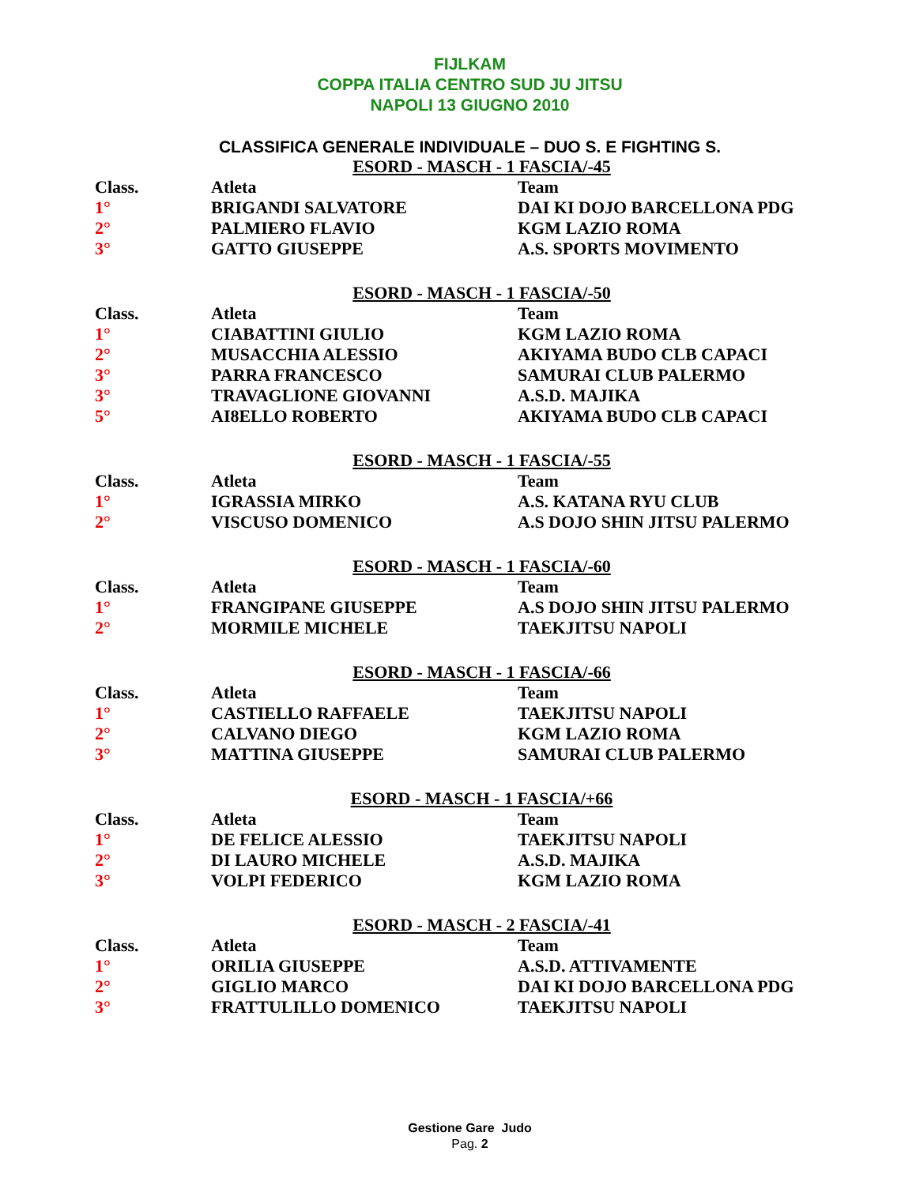FIJLKAM
COPPA ITALIA CENTRO SUD JU JITSU
NAPOLI 13 GIUGNO 2010
CLASSIFICA GENERALE INDIVIDUALE – DUO S. E FIGHTING S.
ESORD - MASCH - 1 FASCIA/-45
| Class. | Atleta | Team |
| 1° | BRIGANDI SALVATORE | DAI KI DOJO BARCELLONA PDG |
| 2° | PALMIERO FLAVIO | KGM LAZIO ROMA |
| 3° | GATTO GIUSEPPE | A.S. SPORTS MOVIMENTO |
ESORD - MASCH - 1 FASCIA/-50
| Class. | Atleta | Team |
| 1° | CIABATTINI GIULIO | KGM LAZIO ROMA |
| 2° | MUSACCHIA ALESSIO | AKIYAMA BUDO CLB CAPACI |
| 3° | PARRA FRANCESCO | SAMURAI CLUB PALERMO |
| 3° | TRAVAGLIONE GIOVANNI | A.S.D. MAJIKA |
| 5° | AI8ELLO ROBERTO | AKIYAMA BUDO CLB CAPACI |
ESORD - MASCH - 1 FASCIA/-55
| Class. | Atleta | Team |
| 1° | IGRASSIA MIRKO | A.S. KATANA RYU CLUB |
| 2° | VISCUSO DOMENICO | A.S DOJO SHIN JITSU PALERMO |
ESORD - MASCH - 1 FASCIA/-60
| Class. | Atleta | Team |
| 1° | FRANGIPANE GIUSEPPE | A.S DOJO SHIN JITSU PALERMO |
| 2° | MORMILE MICHELE | TAEKJITSU NAPOLI |
ESORD - MASCH - 1 FASCIA/-66
| Class. | Atleta | Team |
| 1° | CASTIELLO RAFFAELE | TAEKJITSU NAPOLI |
| 2° | CALVANO DIEGO | KGM LAZIO ROMA |
| 3° | MATTINA GIUSEPPE | SAMURAI CLUB PALERMO |
ESORD - MASCH - 1 FASCIA/+66
| Class. | Atleta | Team |
| 1° | DE FELICE ALESSIO | TAEKJITSU NAPOLI |
| 2° | DI LAURO MICHELE | A.S.D. MAJIKA |
| 3° | VOLPI FEDERICO | KGM LAZIO ROMA |
ESORD - MASCH - 2 FASCIA/-41
| Class. | Atleta | Team |
| 1° | ORILIA GIUSEPPE | A.S.D. ATTIVAMENTE |
| 2° | GIGLIO MARCO | DAI KI DOJO BARCELLONA PDG |
| 3° | FRATTULILLO DOMENICO | TAEKJITSU NAPOLI |
Gestione Gare Judo
Pag. 2